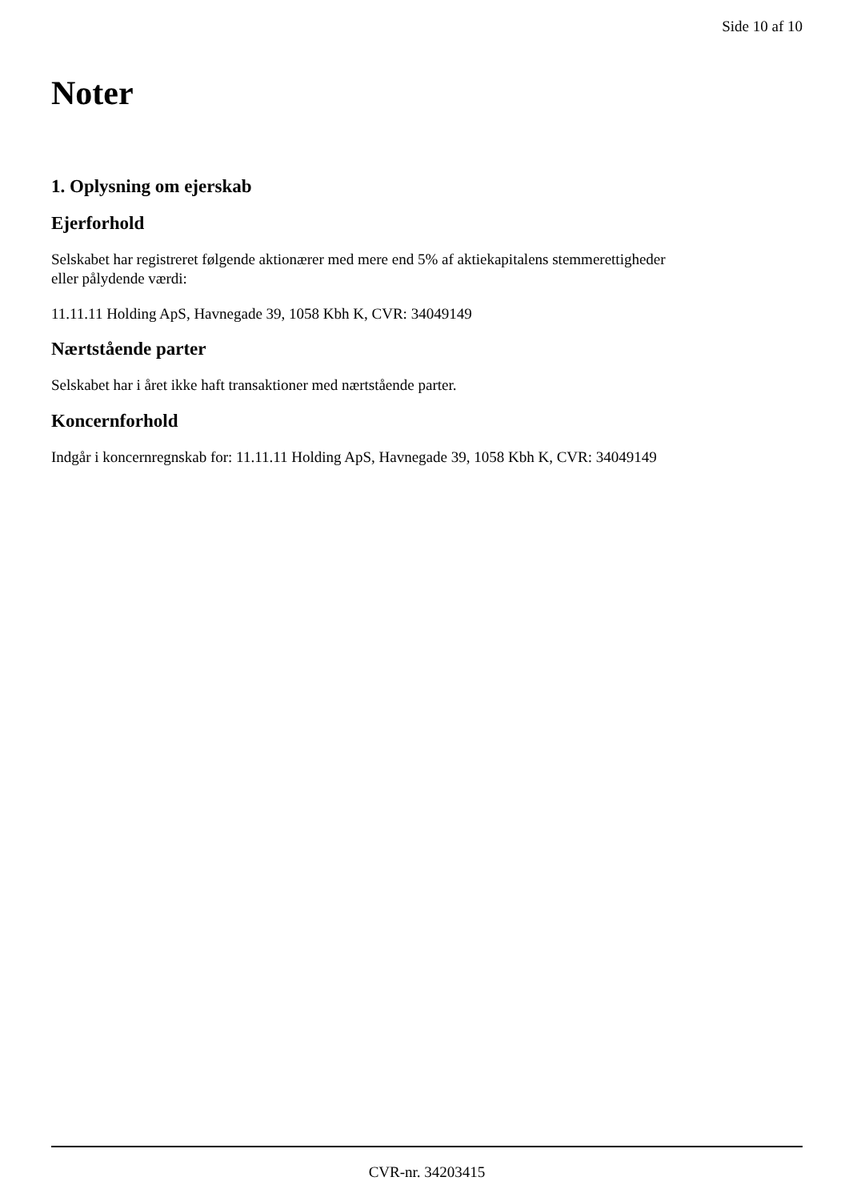Side 10 af 10
Noter
1. Oplysning om ejerskab
Ejerforhold
Selskabet har registreret følgende aktionærer med mere end 5% af aktiekapitalens stemmerettigheder eller pålydende værdi:
11.11.11 Holding ApS, Havnegade 39, 1058 Kbh K, CVR: 34049149
Nærtstående parter
Selskabet har i året ikke haft transaktioner med nærtstående parter.
Koncernforhold
Indgår i koncernregnskab for: 11.11.11 Holding ApS, Havnegade 39, 1058 Kbh K, CVR: 34049149
CVR-nr. 34203415